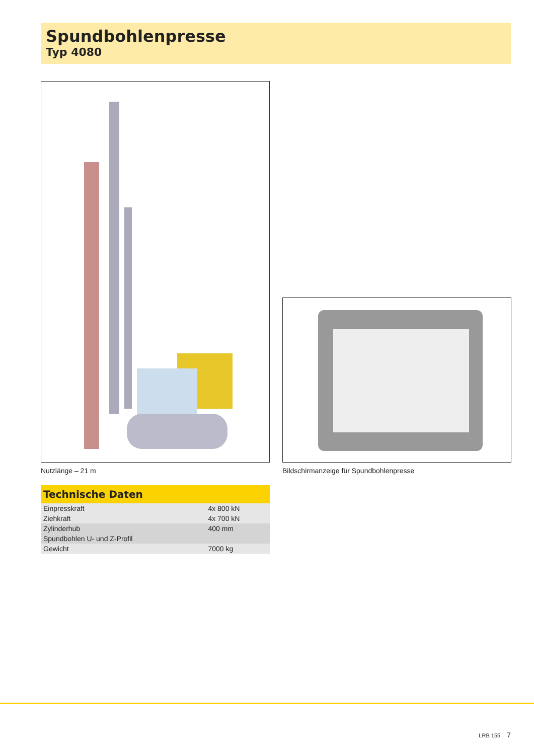Spundbohlenpresse
Typ 4080
Nutzlänge – 21 m
Bildschirmanzeige für Spundbohlenpresse
Technische Daten
| Einpresskraft | 4x 800 kN |
| Ziehkraft | 4x 700 kN |
| Zylinderhub | 400 mm |
| Spundbohlen U- und Z-Profil | |
| Gewicht | 7000 kg |
LRB 155 7